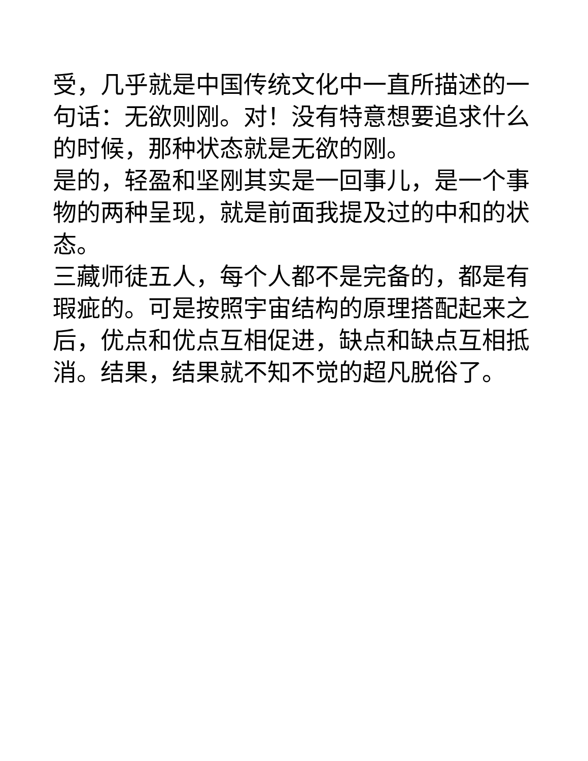受，几乎就是中国传统文化中一直所描述的一句话：无欲则刚。对！没有特意想要追求什么的时候，那种状态就是无欲的刚。
是的，轻盈和坚刚其实是一回事儿，是一个事物的两种呈现，就是前面我提及过的中和的状态。
三藏师徒五人，每个人都不是完备的，都是有瑕疵的。可是按照宇宙结构的原理搭配起来之后，优点和优点互相促进，缺点和缺点互相抵消。结果，结果就不知不觉的超凡脱俗了。